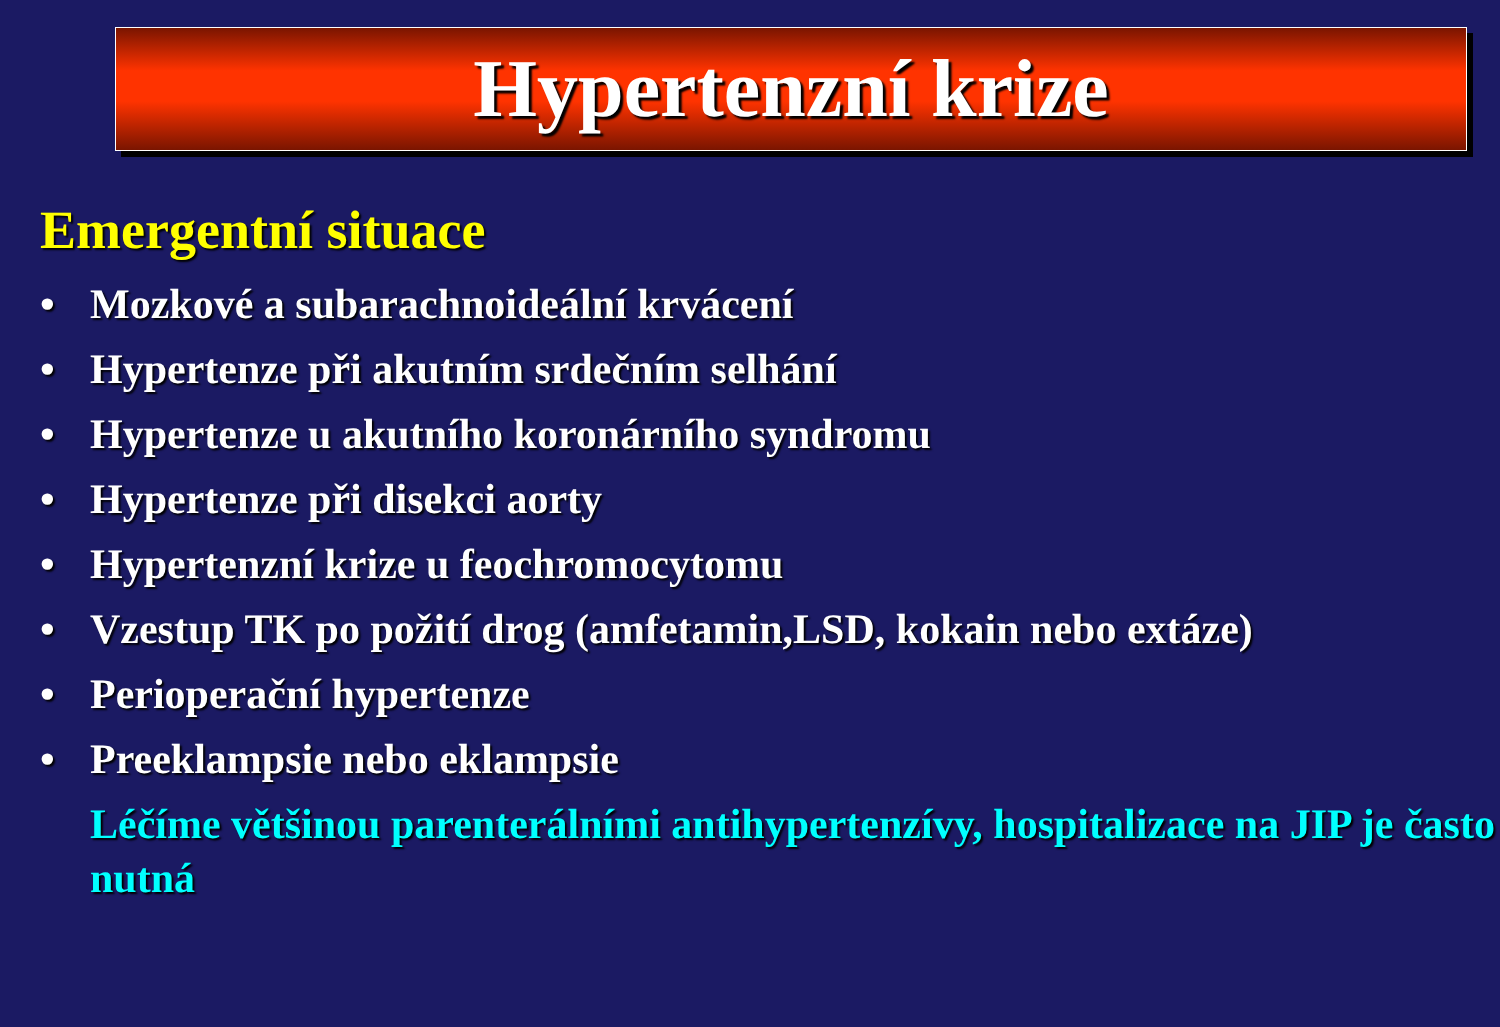Hypertenzní krize
Emergentní situace
• Mozkové a subarachnoideální krvácení
• Hypertenze při akutním srdečním selhání
• Hypertenze u akutního koronárního syndromu
• Hypertenze při disekci aorty
• Hypertenzní krize u feochromocytomu
• Vzestup TK po požití drog (amfetamin,LSD, kokain nebo extáze)
• Perioperační hypertenze
• Preeklampsie nebo eklampsie
Léčíme většinou parenterálními antihypertenzívy, hospitalizace na JIP je často nutná